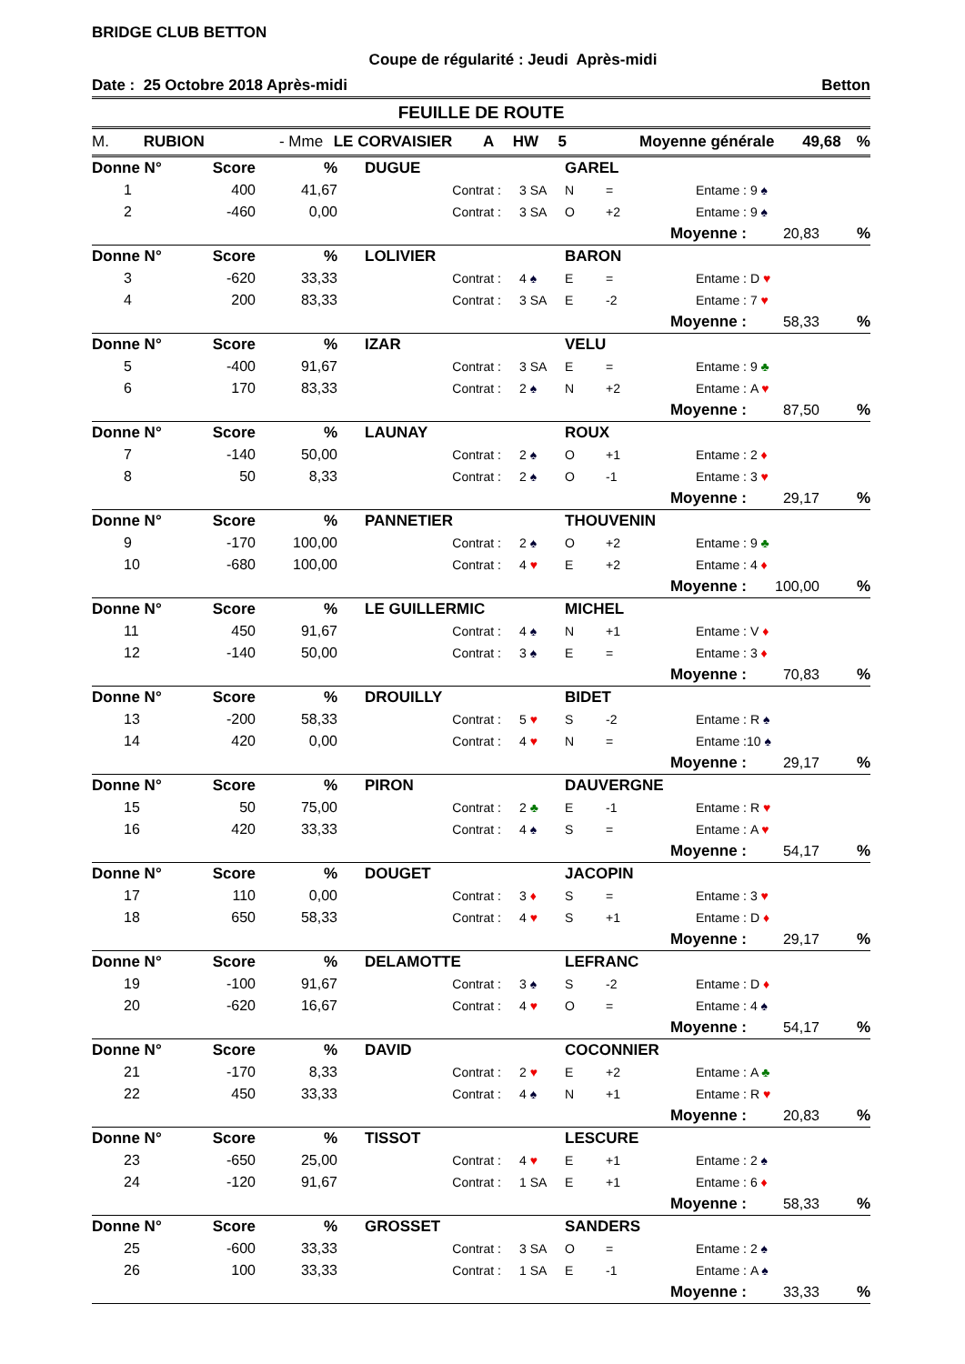BRIDGE CLUB BETTON
Coupe de régularité : Jeudi Après-midi
Date : 25 Octobre 2018 Après-midi Betton
FEUILLE DE ROUTE
M. RUBION - Mme LE CORVAISIER A HW 5 Moyenne générale 49,68%
| Donne N° | Score | % | DUGUE | | | GAREL | | | | |
| 1 | 400 | 41,67 | | Contrat : | 3 SA | N | = | Entame : | 9 ♠ | |
| 2 | -460 | 0,00 | | Contrat : | 3 SA | O | +2 | Entame : | 9 ♠ | |
| | | | | | | | | Moyenne : | 20,83 | % |
| Donne N° | Score | % | LOLIVIER | | | BARON | | | | |
| 3 | -620 | 33,33 | | Contrat : | 4 ♠ | E | = | Entame : | D ♥ | |
| 4 | 200 | 83,33 | | Contrat : | 3 SA | E | -2 | Entame : | 7 ♥ | |
| | | | | | | | | Moyenne : | 58,33 | % |
| Donne N° | Score | % | IZAR | | | VELU | | | | |
| 5 | -400 | 91,67 | | Contrat : | 3 SA | E | = | Entame : | 9 ♣ | |
| 6 | 170 | 83,33 | | Contrat : | 2 ♠ | N | +2 | Entame : | A ♥ | |
| | | | | | | | | Moyenne : | 87,50 | % |
| Donne N° | Score | % | LAUNAY | | | ROUX | | | | |
| 7 | -140 | 50,00 | | Contrat : | 2 ♠ | O | +1 | Entame : | 2 ♦ | |
| 8 | 50 | 8,33 | | Contrat : | 2 ♠ | O | -1 | Entame : | 3 ♥ | |
| | | | | | | | | Moyenne : | 29,17 | % |
| Donne N° | Score | % | PANNETIER | | | THOUVENIN | | | | |
| 9 | -170 | 100,00 | | Contrat : | 2 ♠ | O | +2 | Entame : | 9 ♣ | |
| 10 | -680 | 100,00 | | Contrat : | 4 ♥ | E | +2 | Entame : | 4 ♦ | |
| | | | | | | | | Moyenne : | 100,00 | % |
| Donne N° | Score | % | LE GUILLERMIC | | | MICHEL | | | | |
| 11 | 450 | 91,67 | | Contrat : | 4 ♠ | N | +1 | Entame : | V ♦ | |
| 12 | -140 | 50,00 | | Contrat : | 3 ♠ | E | = | Entame : | 3 ♦ | |
| | | | | | | | | Moyenne : | 70,83 | % |
| Donne N° | Score | % | DROUILLY | | | BIDET | | | | |
| 13 | -200 | 58,33 | | Contrat : | 5 ♥ | S | -2 | Entame : | R ♠ | |
| 14 | 420 | 0,00 | | Contrat : | 4 ♥ | N | = | Entame : | 10 ♠ | |
| | | | | | | | | Moyenne : | 29,17 | % |
| Donne N° | Score | % | PIRON | | | DAUVERGNE | | | | |
| 15 | 50 | 75,00 | | Contrat : | 2 ♣ | E | -1 | Entame : | R ♥ | |
| 16 | 420 | 33,33 | | Contrat : | 4 ♠ | S | = | Entame : | A ♥ | |
| | | | | | | | | Moyenne : | 54,17 | % |
| Donne N° | Score | % | DOUGET | | | JACOPIN | | | | |
| 17 | 110 | 0,00 | | Contrat : | 3 ♦ | S | = | Entame : | 3 ♥ | |
| 18 | 650 | 58,33 | | Contrat : | 4 ♥ | S | +1 | Entame : | D ♦ | |
| | | | | | | | | Moyenne : | 29,17 | % |
| Donne N° | Score | % | DELAMOTTE | | | LEFRANC | | | | |
| 19 | -100 | 91,67 | | Contrat : | 3 ♠ | S | -2 | Entame : | D ♦ | |
| 20 | -620 | 16,67 | | Contrat : | 4 ♥ | O | = | Entame : | 4 ♠ | |
| | | | | | | | | Moyenne : | 54,17 | % |
| Donne N° | Score | % | DAVID | | | COCONNIER | | | | |
| 21 | -170 | 8,33 | | Contrat : | 2 ♥ | E | +2 | Entame : | A ♣ | |
| 22 | 450 | 33,33 | | Contrat : | 4 ♠ | N | +1 | Entame : | R ♥ | |
| | | | | | | | | Moyenne : | 20,83 | % |
| Donne N° | Score | % | TISSOT | | | LESCURE | | | | |
| 23 | -650 | 25,00 | | Contrat : | 4 ♥ | E | +1 | Entame : | 2 ♠ | |
| 24 | -120 | 91,67 | | Contrat : | 1 SA | E | +1 | Entame : | 6 ♦ | |
| | | | | | | | | Moyenne : | 58,33 | % |
| Donne N° | Score | % | GROSSET | | | SANDERS | | | | |
| 25 | -600 | 33,33 | | Contrat : | 3 SA | O | = | Entame : | 2 ♠ | |
| 26 | 100 | 33,33 | | Contrat : | 1 SA | E | -1 | Entame : | A ♠ | |
| | | | | | | | | Moyenne : | 33,33 | % |